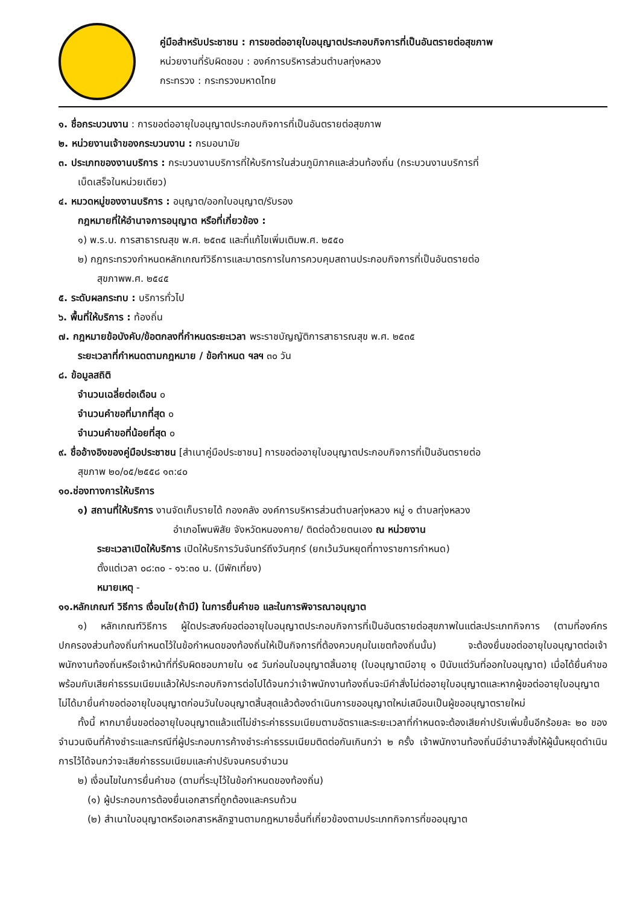คู่มือสำหรับประชาชน : การขอต่ออายุใบอนุญาตประกอบกิจการที่เป็นอันตรายต่อสุขภาพ
หน่วยงานที่รับผิดชอบ : องค์การบริหารส่วนตำบลทุ่งหลวง
กระทรวง : กระทรวงมหาดไทย
๑. ชื่อกระบวนงาน : การขอต่ออายุใบอนุญาตประกอบกิจการที่เป็นอันตรายต่อสุขภาพ
๒. หน่วยงานเจ้าของกระบวนงาน : กรมอนามัย
๓. ประเภทของงานบริการ : กระบวนงานบริการที่ให้บริการในส่วนภูมิภาคและส่วนท้องถิ่น (กระบวนงานบริการที่
เบ็ดเสร็จในหน่วยเดียว)
๔. หมวดหมู่ของงานบริการ : อนุญาต/ออกใบอนุญาต/รับรอง
กฎหมายที่ให้อำนาจการอนุญาต หรือที่เกี่ยวข้อง :
๑) พ.ร.บ. การสาธารณสุข พ.ศ. ๒๕๓๕ และที่แก้ไขเพิ่มเติมพ.ศ. ๒๕๕๐
๒) กฎกระทรวงกำหนดหลักเกณฑ์วิธีการและมาตรการในการควบคุมสถานประกอบกิจการที่เป็นอันตรายต่อ
สุขภาพพ.ศ. ๒๕๔๕
๕. ระดับผลกระทบ : บริการทั่วไป
๖. พื้นที่ให้บริการ : ท้องถิ่น
๗. กฎหมายข้อบังคับ/ข้อตกลงที่กำหนดระยะเวลา พระราชบัญญัติการสาธารณสุข พ.ศ. ๒๕๓๕
ระยะเวลาที่กำหนดตามกฎหมาย / ข้อกำหนด ฯลฯ ๓๐ วัน
๘. ข้อมูลสถิติ
จำนวนเฉลี่ยต่อเดือน ๐
จำนวนคำขอที่มากที่สุด ๐
จำนวนคำขอที่น้อยที่สุด ๐
๙. ชื่ออ้างอิงของคู่มือประชาชน [สำเนาคู่มือประชาชน] การขอต่ออายุใบอนุญาตประกอบกิจการที่เป็นอันตรายต่อ
สุขภาพ ๒๐/๐๕/๒๕๕๘ ๑๓:๔๐
๑๐.ช่องทางการให้บริการ
๑) สถานที่ให้บริการ งานจัดเก็บรายได้ กองคลัง องค์การบริหารส่วนตำบลทุ่งหลวง หมู่ ๑ ตำบลทุ่งหลวง
อำเภอโพนพิสัย จังหวัดหนองคาย/ ติดต่อด้วยตนเอง ณ หน่วยงาน
ระยะเวลาเปิดให้บริการ เปิดให้บริการวันจันทร์ถึงวันศุกร์ (ยกเว้นวันหยุดที่ทางราชการกำหนด)
ตั้งแต่เวลา ๐๘:๓๐ - ๑๖:๓๐ น. (มีพักเที่ยง)
หมายเหตุ -
๑๑.หลักเกณฑ์ วิธีการ เงื่อนไข(ถ้ามี) ในการยื่นคำขอ และในการพิจารณาอนุญาต
  ๑) หลักเกณฑ์วิธีการ ผู้ใดประสงค์ขอต่ออายุใบอนุญาตประกอบกิจการที่เป็นอันตรายต่อสุขภาพในแต่ละประเภทกิจการ (ตามที่องค์กรปกครองส่วนท้องถิ่นกำหนดไว้ในข้อกำหนดของท้องถิ่นให้เป็นกิจการที่ต้องควบคุมในเขตท้องถิ่นนั้น) จะต้องยื่นขอต่ออายุใบอนุญาตต่อเจ้าพนักงานท้องถิ่นหรือเจ้าหน้าที่ที่รับผิดชอบภายใน ๑๕ วันก่อนใบอนุญาตสิ้นอายุ (ใบอนุญาตมีอายุ ๑ ปีนับแต่วันที่ออกใบอนุญาต) เมื่อได้ยื่นคำขอพร้อมกับเสียค่าธรรมเนียมแล้วให้ประกอบกิจการต่อไปได้จนกว่าเจ้าพนักงานท้องถิ่นจะมีคำสั่งไม่ต่ออายุใบอนุญาตและหากผู้ขอต่ออายุใบอนุญาตไม่ได้มายื่นคำขอต่ออายุใบอนุญาตก่อนวันใบอนุญาตสิ้นสุดแล้วต้องดำเนินการขออนุญาตใหม่เสมือนเป็นผู้ขออนุญาตรายใหม่
  ทั้งนี้ หากมายื่นขอต่ออายุใบอนุญาตแล้วแต่ไม่ชำระค่าธรรมเนียมตามอัตราและระยะเวลาที่กำหนดจะต้องเสียค่าปรับเพิ่มขึ้นอีกร้อยละ ๒๐ ของจำนวนเงินที่ค้างชำระและกรณีที่ผู้ประกอบการค้างชำระค่าธรรมเนียมติดต่อกันเกินกว่า ๒ ครั้ง เจ้าพนักงานท้องถิ่นมีอำนาจสั่งให้ผู้นั้นหยุดดำเนินการไว้ได้จนกว่าจะเสียค่าธรรมเนียมและค่าปรับจนครบจำนวน
๒) เงื่อนไขในการยื่นคำขอ (ตามที่ระบุไว้ในข้อกำหนดของท้องถิ่น)
 (๑) ผู้ประกอบการต้องยื่นเอกสารที่ถูกต้องและครบถ้วน
 (๒) สำเนาใบอนุญาตหรือเอกสารหลักฐานตามกฎหมายอื่นที่เกี่ยวข้องตามประเภทกิจการที่ขออนุญาต